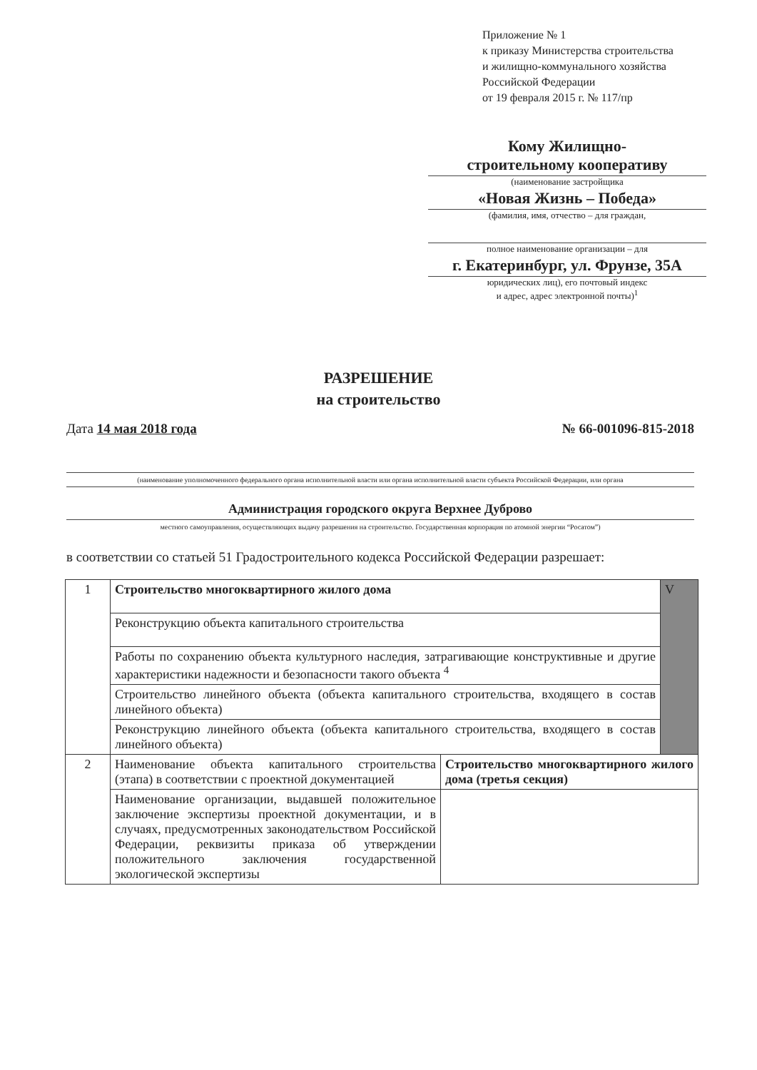Приложение № 1
к приказу Министерства строительства
и жилищно-коммунального хозяйства
Российской Федерации
от 19 февраля 2015 г. № 117/пр
Кому Жилищно-
строительному кооперативу
(наименование застройщика
«Новая Жизнь – Победа»
(фамилия, имя, отчество – для граждан,
полное наименование организации – для
г. Екатеринбург, ул. Фрунзе, 35А
юридических лиц), его почтовый индекс
и адрес, адрес электронной почты)<sup>1</sup>
РАЗРЕШЕНИЕ
на строительство
Дата 14 мая 2018 года № 66-001096-815-2018
(наименование уполномоченного федерального органа исполнительной власти или органа исполнительной власти субъекта Российской Федерации, или органа
Администрация городского округа Верхнее Дуброво
местного самоуправления, осуществляющих выдачу разрешения на строительство. Государственная корпорация по атомной энергии “Росатом”)
в соответствии со статьей 51 Градостроительного кодекса Российской Федерации разрешает:
| 1 | Строительство многоквартирного жилого дома | | V |
| | Реконструкцию объекта капитального строительства | | |
| | Работы по сохранению объекта культурного наследия, затрагивающие конструктивные и другие характеристики надежности и безопасности такого объекта <sup>4</sup> | | |
| | Строительство линейного объекта (объекта капитального строительства, входящего в состав линейного объекта) | | |
| | Реконструкцию линейного объекта (объекта капитального строительства, входящего в состав линейного объекта) | | |
| 2 | Наименование объекта капитального строительства (этапа) в соответствии с проектной документацией | Строительство многоквартирного жилого дома (третья секция) | |
| | Наименование организации, выдавшей положительное заключение экспертизы проектной документации, и в случаях, предусмотренных законодательством Российской Федерации, реквизиты приказа об утверждении положительного заключения государственной экологической экспертизы | | |